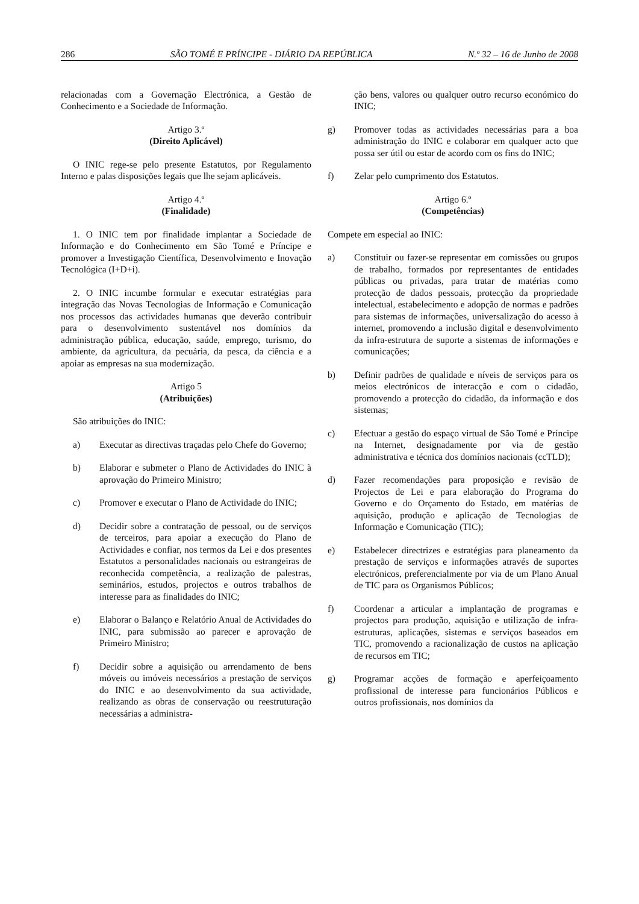286 SÃO TOMÉ E PRÍNCIPE - DIÁRIO DA REPÚBLICA N.º 32 – 16 de Junho de 2008
relacionadas com a Governação Electrónica, a Gestão de Conhecimento e a Sociedade de Informação.
Artigo 3.º
(Direito Aplicável)
O INIC rege-se pelo presente Estatutos, por Regulamento Interno e palas disposições legais que lhe sejam aplicáveis.
Artigo 4.º
(Finalidade)
1. O INIC tem por finalidade implantar a Sociedade de Informação e do Conhecimento em São Tomé e Príncipe e promover a Investigação Científica, Desenvolvimento e Inovação Tecnológica (I+D+i).
2. O INIC incumbe formular e executar estratégias para integração das Novas Tecnologias de Informação e Comunicação nos processos das actividades humanas que deverão contribuir para o desenvolvimento sustentável nos domínios da administração pública, educação, saúde, emprego, turismo, do ambiente, da agricultura, da pecuária, da pesca, da ciência e a apoiar as empresas na sua modernização.
Artigo 5
(Atribuições)
São atribuições do INIC:
a) Executar as directivas traçadas pelo Chefe do Governo;
b) Elaborar e submeter o Plano de Actividades do INIC à aprovação do Primeiro Ministro;
c) Promover e executar o Plano de Actividade do INIC;
d) Decidir sobre a contratação de pessoal, ou de serviços de terceiros, para apoiar a execução do Plano de Actividades e confiar, nos termos da Lei e dos presentes Estatutos a personalidades nacionais ou estrangeiras de reconhecida competência, a realização de palestras, seminários, estudos, projectos e outros trabalhos de interesse para as finalidades do INIC;
e) Elaborar o Balanço e Relatório Anual de Actividades do INIC, para submissão ao parecer e aprovação de Primeiro Ministro;
f) Decidir sobre a aquisição ou arrendamento de bens móveis ou imóveis necessários a prestação de serviços do INIC e ao desenvolvimento da sua actividade, realizando as obras de conservação ou reestruturação necessárias a administra-
ção bens, valores ou qualquer outro recurso económico do INIC;
g) Promover todas as actividades necessárias para a boa administração do INIC e colaborar em qualquer acto que possa ser útil ou estar de acordo com os fins do INIC;
f) Zelar pelo cumprimento dos Estatutos.
Artigo 6.º
(Competências)
Compete em especial ao INIC:
a) Constituir ou fazer-se representar em comissões ou grupos de trabalho, formados por representantes de entidades públicas ou privadas, para tratar de matérias como protecção de dados pessoais, protecção da propriedade intelectual, estabelecimento e adopção de normas e padrões para sistemas de informações, universalização do acesso à internet, promovendo a inclusão digital e desenvolvimento da infra-estrutura de suporte a sistemas de informações e comunicações;
b) Definir padrões de qualidade e níveis de serviços para os meios electrónicos de interacção e com o cidadão, promovendo a protecção do cidadão, da informação e dos sistemas;
c) Efectuar a gestão do espaço virtual de São Tomé e Príncipe na Internet, designadamente por via de gestão administrativa e técnica dos domínios nacionais (ccTLD);
d) Fazer recomendações para proposição e revisão de Projectos de Lei e para elaboração do Programa do Governo e do Orçamento do Estado, em matérias de aquisição, produção e aplicação de Tecnologias de Informação e Comunicação (TIC);
e) Estabelecer directrizes e estratégias para planeamento da prestação de serviços e informações através de suportes electrónicos, preferencialmente por via de um Plano Anual de TIC para os Organismos Públicos;
f) Coordenar a articular a implantação de programas e projectos para produção, aquisição e utilização de infra-estruturas, aplicações, sistemas e serviços baseados em TIC, promovendo a racionalização de custos na aplicação de recursos em TIC;
g) Programar acções de formação e aperfeiçoamento profissional de interesse para funcionários Públicos e outros profissionais, nos domínios da